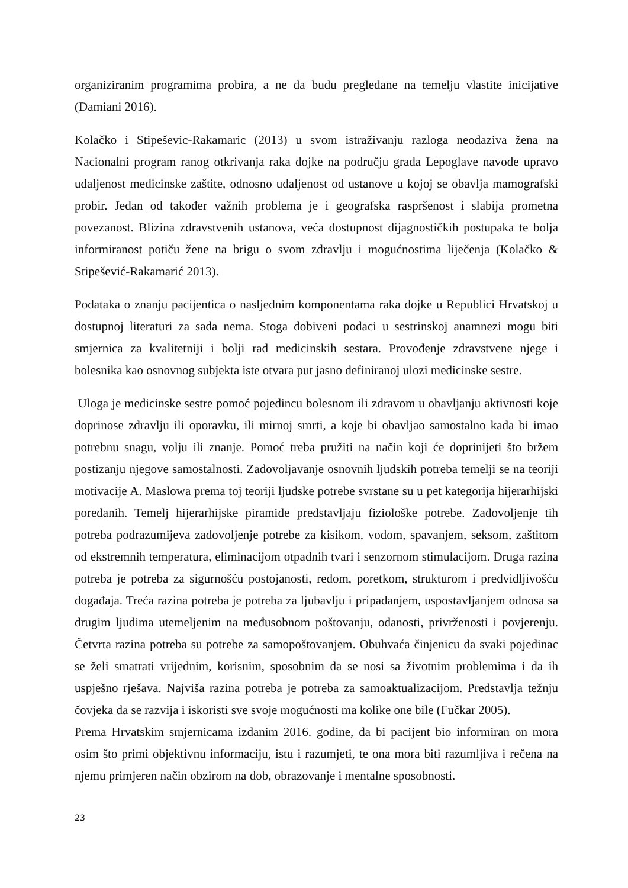organiziranim programima probira, a ne da budu pregledane na temelju vlastite inicijative (Damiani 2016).
Kolačko i Stipeševic-Rakamaric (2013) u svom istraživanju razloga neodaziva žena na Nacionalni program ranog otkrivanja raka dojke na području grada Lepoglave navode upravo udaljenost medicinske zaštite, odnosno udaljenost od ustanove u kojoj se obavlja mamografski probir. Jedan od također važnih problema je i geografska raspršenost i slabija prometna povezanost. Blizina zdravstvenih ustanova, veća dostupnost dijagnostičkih postupaka te bolja informiranost potiču žene na brigu o svom zdravlju i mogućnostima liječenja (Kolačko & Stipešević-Rakamarić 2013).
Podataka o znanju pacijentica o nasljednim komponentama raka dojke u Republici Hrvatskoj u dostupnoj literaturi za sada nema. Stoga dobiveni podaci u sestrinskoj anamnezi mogu biti smjernica za kvalitetniji i bolji rad medicinskih sestara. Provođenje zdravstvene njege i bolesnika kao osnovnog subjekta iste otvara put jasno definiranoj ulozi medicinske sestre.
Uloga je medicinske sestre pomoć pojedincu bolesnom ili zdravom u obavljanju aktivnosti koje doprinose zdravlju ili oporavku, ili mirnoj smrti, a koje bi obavljao samostalno kada bi imao potrebnu snagu, volju ili znanje. Pomoć treba pružiti na način koji će doprinijeti što bržem postizanju njegove samostalnosti. Zadovoljavanje osnovnih ljudskih potreba temelji se na teoriji motivacije A. Maslowa prema toj teoriji ljudske potrebe svrstane su u pet kategorija hijerarhijski poredanih. Temelj hijerarhijske piramide predstavljaju fiziološke potrebe. Zadovoljenje tih potreba podrazumijeva zadovoljenje potrebe za kisikom, vodom, spavanjem, seksom, zaštitom od ekstremnih temperatura, eliminacijom otpadnih tvari i senzornom stimulacijom. Druga razina potreba je potreba za sigurnošću postojanosti, redom, poretkom, strukturom i predvidljivošću događaja. Treća razina potreba je potreba za ljubavlju i pripadanjem, uspostavljanjem odnosa sa drugim ljudima utemeljenim na međusobnom poštovanju, odanosti, privrženosti i povjerenju. Četvrta razina potreba su potrebe za samopoštovanjem. Obuhvaća činjenicu da svaki pojedinac se želi smatrati vrijednim, korisnim, sposobnim da se nosi sa životnim problemima i da ih uspješno rješava. Najviša razina potreba je potreba za samoaktualizacijom. Predstavlja težnju čovjeka da se razvija i iskoristi sve svoje mogućnosti ma kolike one bile (Fučkar 2005).
Prema Hrvatskim smjernicama izdanim 2016. godine, da bi pacijent bio informiran on mora osim što primi objektivnu informaciju, istu i razumjeti, te ona mora biti razumljiva i rečena na njemu primjeren način obzirom na dob, obrazovanje i mentalne sposobnosti.
23